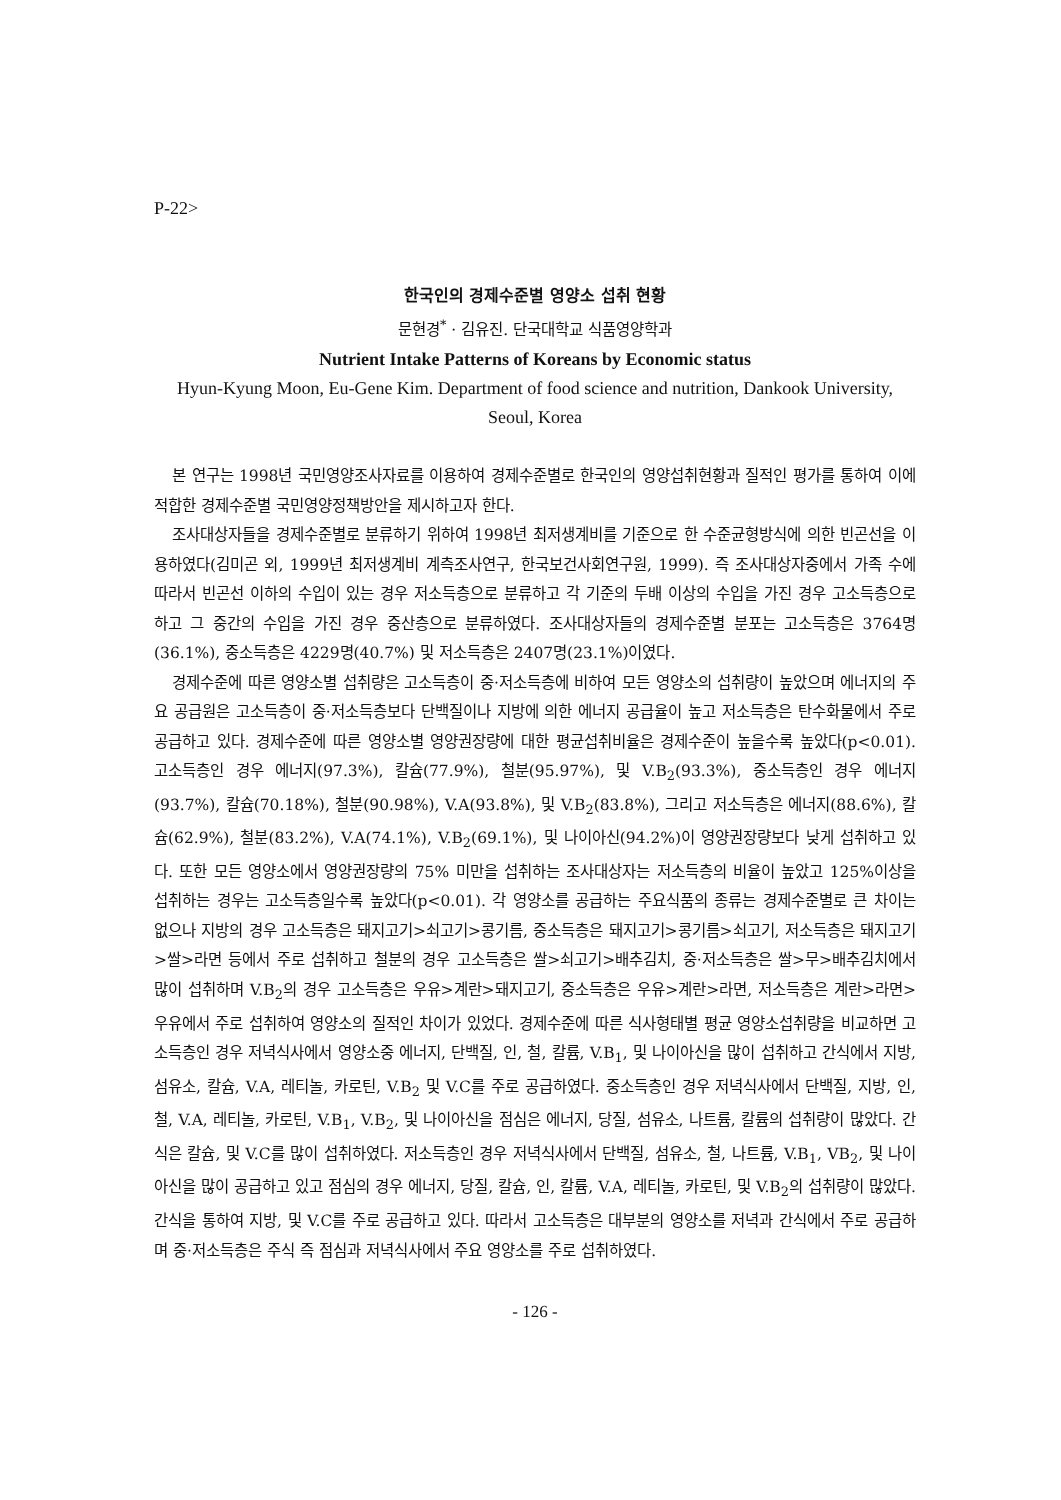P-22>
한국인의 경제수준별 영양소 섭취 현황
문현경<sup>*</sup> · 김유진. 단국대학교 식품영양학과
Nutrient Intake Patterns of Koreans by Economic status
Hyun-Kyung Moon, Eu-Gene Kim. Department of food science and nutrition, Dankook University, Seoul, Korea
본 연구는 1998년 국민영양조사자료를 이용하여 경제수준별로 한국인의 영양섭취현황과 질적인 평가를 통하여 이에 적합한 경제수준별 국민영양정책방안을 제시하고자 한다.
조사대상자들을 경제수준별로 분류하기 위하여 1998년 최저생계비를 기준으로 한 수준균형방식에 의한 빈곤선을 이용하였다(김미곤 외, 1999년 최저생계비 계측조사연구, 한국보건사회연구원, 1999). 즉 조사대상자중에서 가족 수에 따라서 빈곤선 이하의 수입이 있는 경우 저소득층으로 분류하고 각 기준의 두배 이상의 수입을 가진 경우 고소득층으로 하고 그 중간의 수입을 가진 경우 중산층으로 분류하였다. 조사대상자들의 경제수준별 분포는 고소득층은 3764명(36.1%), 중소득층은 4229명(40.7%) 및 저소득층은 2407명(23.1%)이였다.
경제수준에 따른 영양소별 섭취량은 고소득층이 중·저소득층에 비하여 모든 영양소의 섭취량이 높았으며 에너지의 주요 공급원은 고소득층이 중·저소득층보다 단백질이나 지방에 의한 에너지 공급율이 높고 저소득층은 탄수화물에서 주로 공급하고 있다. 경제수준에 따른 영양소별 영양권장량에 대한 평균섭취비율은 경제수준이 높을수록 높았다(p<0.01). 고소득층인 경우 에너지(97.3%), 칼슘(77.9%), 철분(95.97%), 및 V.B<sub>2</sub>(93.3%), 중소득층인 경우 에너지(93.7%), 칼슘(70.18%), 철분(90.98%), V.A(93.8%), 및 V.B<sub>2</sub>(83.8%), 그리고 저소득층은 에너지(88.6%), 칼슘(62.9%), 철분(83.2%), V.A(74.1%), V.B<sub>2</sub>(69.1%), 및 나이아신(94.2%)이 영양권장량보다 낮게 섭취하고 있다. 또한 모든 영양소에서 영양권장량의 75% 미만을 섭취하는 조사대상자는 저소득층의 비율이 높았고 125%이상을 섭취하는 경우는 고소득층일수록 높았다(p<0.01). 각 영양소를 공급하는 주요식품의 종류는 경제수준별로 큰 차이는 없으나 지방의 경우 고소득층은 돼지고기>쇠고기>콩기름, 중소득층은 돼지고기>콩기름>쇠고기, 저소득층은 돼지고기>쌀>라면 등에서 주로 섭취하고 철분의 경우 고소득층은 쌀>쇠고기>배추김치, 중·저소득층은 쌀>무>배추김치에서 많이 섭취하며 V.B<sub>2</sub>의 경우 고소득층은 우유>계란>돼지고기, 중소득층은 우유>계란>라면, 저소득층은 계란>라면>우유에서 주로 섭취하여 영양소의 질적인 차이가 있었다. 경제수준에 따른 식사형태별 평균 영양소섭취량을 비교하면 고소득층인 경우 저녁식사에서 영양소중 에너지, 단백질, 인, 철, 칼륨, V.B<sub>1</sub>, 및 나이아신을 많이 섭취하고 간식에서 지방, 섬유소, 칼슘, V.A, 레티놀, 카로틴, V.B<sub>2</sub> 및 V.C를 주로 공급하였다. 중소득층인 경우 저녁식사에서 단백질, 지방, 인, 철, V.A, 레티놀, 카로틴, V.B<sub>1</sub>, V.B<sub>2</sub>, 및 나이아신을 점심은 에너지, 당질, 섬유소, 나트륨, 칼륨의 섭취량이 많았다. 간식은 칼슘, 및 V.C를 많이 섭취하였다. 저소득층인 경우 저녁식사에서 단백질, 섬유소, 철, 나트륨, V.B<sub>1</sub>, VB<sub>2</sub>, 및 나이아신을 많이 공급하고 있고 점심의 경우 에너지, 당질, 칼슘, 인, 칼륨, V.A, 레티놀, 카로틴, 및 V.B<sub>2</sub>의 섭취량이 많았다. 간식을 통하여 지방, 및 V.C를 주로 공급하고 있다. 따라서 고소득층은 대부분의 영양소를 저녁과 간식에서 주로 공급하며 중·저소득층은 주식 즉 점심과 저녁식사에서 주요 영양소를 주로 섭취하였다.
- 126 -